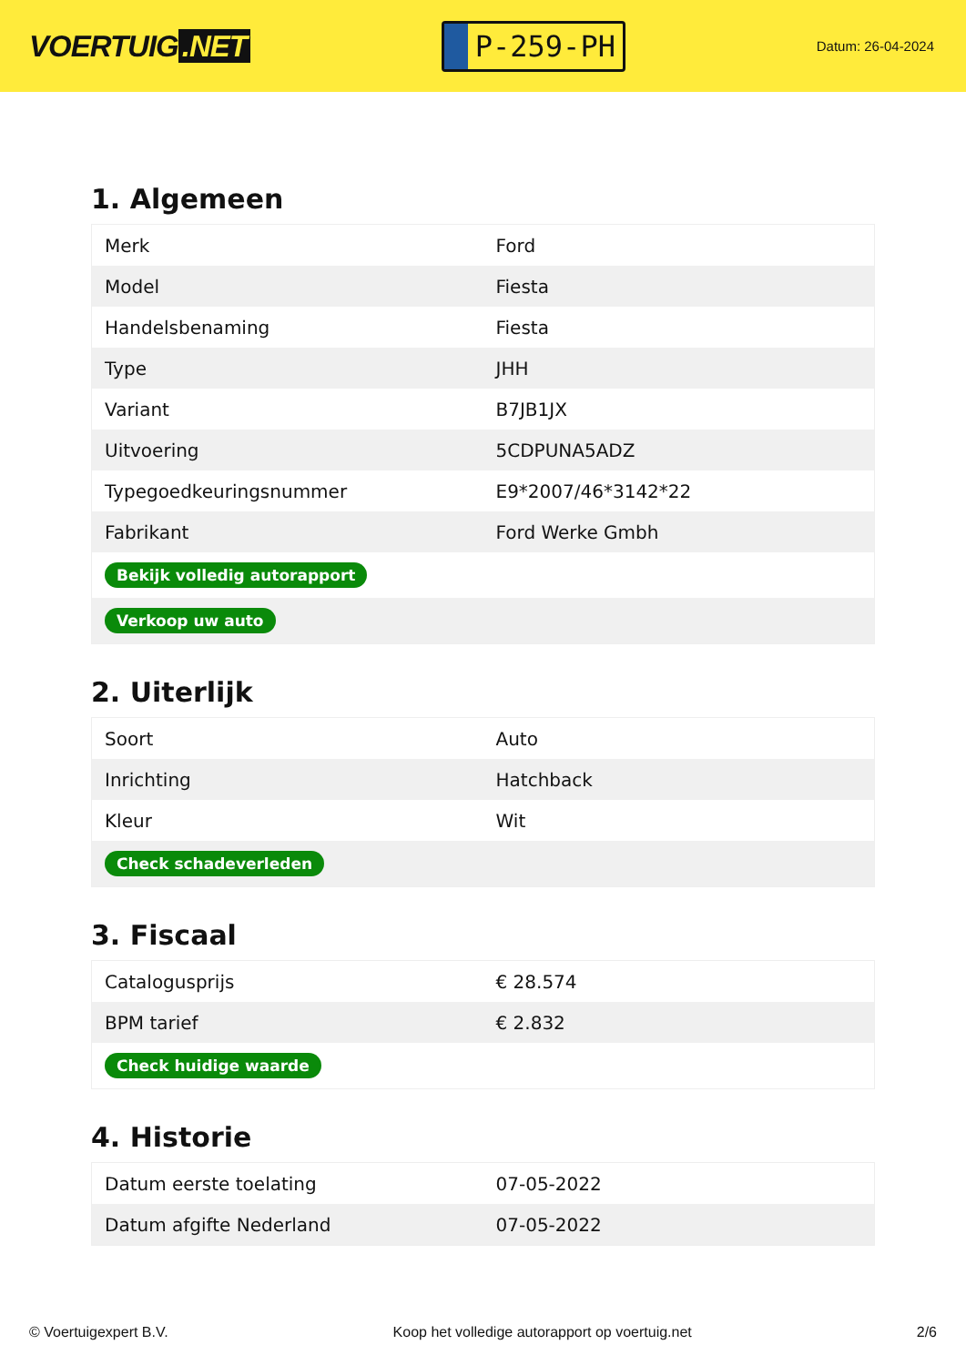VOERTUIG.NET
P-259-PH
Datum: 26-04-2024
1. Algemeen
| Merk | Ford |
| Model | Fiesta |
| Handelsbenaming | Fiesta |
| Type | JHH |
| Variant | B7JB1JX |
| Uitvoering | 5CDPUNA5ADZ |
| Typegoedkeuringsnummer | E9*2007/46*3142*22 |
| Fabrikant | Ford Werke Gmbh |
| Bekijk volledig autorapport | |
| Verkoop uw auto | |
2. Uiterlijk
| Soort | Auto |
| Inrichting | Hatchback |
| Kleur | Wit |
| Check schadeverleden | |
3. Fiscaal
| Catalogusprijs | € 28.574 |
| BPM tarief | € 2.832 |
| Check huidige waarde | |
4. Historie
| Datum eerste toelating | 07-05-2022 |
| Datum afgifte Nederland | 07-05-2022 |
© Voertuigexpert B.V. Koop het volledige autorapport op voertuig.net 2/6